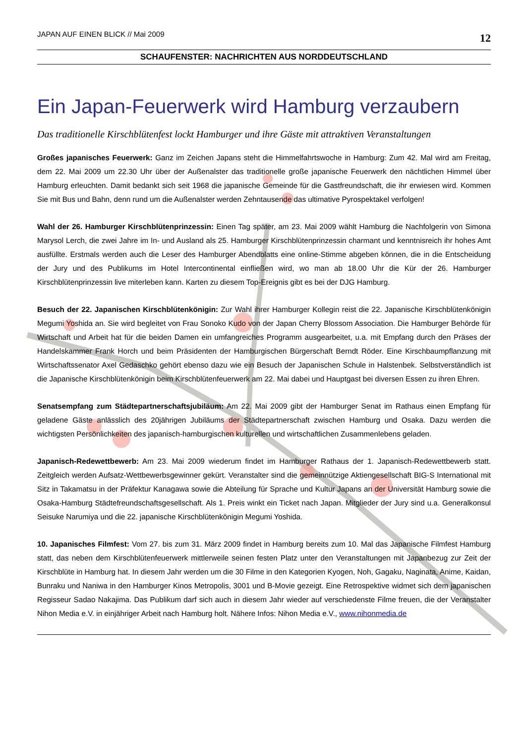JAPAN AUF EINEN BLICK // Mai 2009 12
SCHAUFENSTER: NACHRICHTEN AUS NORDDEUTSCHLAND
Ein Japan-Feuerwerk wird Hamburg verzaubern
Das traditionelle Kirschblütenfest lockt Hamburger und ihre Gäste mit attraktiven Veranstaltungen
Großes japanisches Feuerwerk: Ganz im Zeichen Japans steht die Himmelfahrtswoche in Hamburg: Zum 42. Mal wird am Freitag, dem 22. Mai 2009 um 22.30 Uhr über der Außenalster das traditionelle große japanische Feuerwerk den nächtlichen Himmel über Hamburg erleuchten. Damit bedankt sich seit 1968 die japanische Gemeinde für die Gastfreundschaft, die ihr erwiesen wird. Kommen Sie mit Bus und Bahn, denn rund um die Außenalster werden Zehntausende das ultimative Pyrospektakel verfolgen!
Wahl der 26. Hamburger Kirschblütenprinzessin: Einen Tag später, am 23. Mai 2009 wählt Hamburg die Nachfolgerin von Simona Marysol Lerch, die zwei Jahre im In- und Ausland als 25. Hamburger Kirschblütenprinzessin charmant und kenntnisreich ihr hohes Amt ausfüllte. Erstmals werden auch die Leser des Hamburger Abendblatts eine online-Stimme abgeben können, die in die Entscheidung der Jury und des Publikums im Hotel Intercontinental einfließen wird, wo man ab 18.00 Uhr die Kür der 26. Hamburger Kirschblütenprinzessin live miterleben kann. Karten zu diesem Top-Ereignis gibt es bei der DJG Hamburg.
Besuch der 22. Japanischen Kirschblütenkönigin: Zur Wahl ihrer Hamburger Kollegin reist die 22. Japanische Kirschblütenkönigin Megumi Yoshida an. Sie wird begleitet von Frau Sonoko Kudo von der Japan Cherry Blossom Association. Die Hamburger Behörde für Wirtschaft und Arbeit hat für die beiden Damen ein umfangreiches Programm ausgearbeitet, u.a. mit Empfang durch den Präses der Handelskammer Frank Horch und beim Präsidenten der Hamburgischen Bürgerschaft Berndt Röder. Eine Kirschbaumpflanzung mit Wirtschaftssenator Axel Gedaschko gehört ebenso dazu wie ein Besuch der Japanischen Schule in Halstenbek. Selbstverständlich ist die Japanische Kirschblütenkönigin beim Kirschblütenfeuerwerk am 22. Mai dabei und Hauptgast bei diversen Essen zu ihren Ehren.
Senatsempfang zum Städtepartnerschaftsjubiläum: Am 22. Mai 2009 gibt der Hamburger Senat im Rathaus einen Empfang für geladene Gäste anlässlich des 20jährigen Jubiläums der Städtepartnerschaft zwischen Hamburg und Osaka. Dazu werden die wichtigsten Persönlichkeiten des japanisch-hamburgischen kulturellen und wirtschaftlichen Zusammenlebens geladen.
Japanisch-Redewettbewerb: Am 23. Mai 2009 wiederum findet im Hamburger Rathaus der 1. Japanisch-Redewettbewerb statt. Zeitgleich werden Aufsatz-Wettbewerbsgewinner gekürt. Veranstalter sind die gemeinnützige Aktiengesellschaft BIG-S International mit Sitz in Takamatsu in der Präfektur Kanagawa sowie die Abteilung für Sprache und Kultur Japans an der Universität Hamburg sowie die Osaka-Hamburg Städtefreundschaftsgesellschaft. Als 1. Preis winkt ein Ticket nach Japan. Mitglieder der Jury sind u.a. Generalkonsul Seisuke Narumiya und die 22. japanische Kirschblütenkönigin Megumi Yoshida.
10. Japanisches Filmfest: Vom 27. bis zum 31. März 2009 findet in Hamburg bereits zum 10. Mal das Japanische Filmfest Hamburg statt, das neben dem Kirschblütenfeuerwerk mittlerweile seinen festen Platz unter den Veranstaltungen mit Japanbezug zur Zeit der Kirschblüte in Hamburg hat. In diesem Jahr werden um die 30 Filme in den Kategorien Kyogen, Noh, Gagaku, Naginata, Anime, Kaidan, Bunraku und Naniwa in den Hamburger Kinos Metropolis, 3001 und B-Movie gezeigt. Eine Retrospektive widmet sich dem japanischen Regisseur Sadao Nakajima. Das Publikum darf sich auch in diesem Jahr wieder auf verschiedenste Filme freuen, die der Veranstalter Nihon Media e.V. in einjähriger Arbeit nach Hamburg holt. Nähere Infos: Nihon Media e.V., www.nihonmedia.de